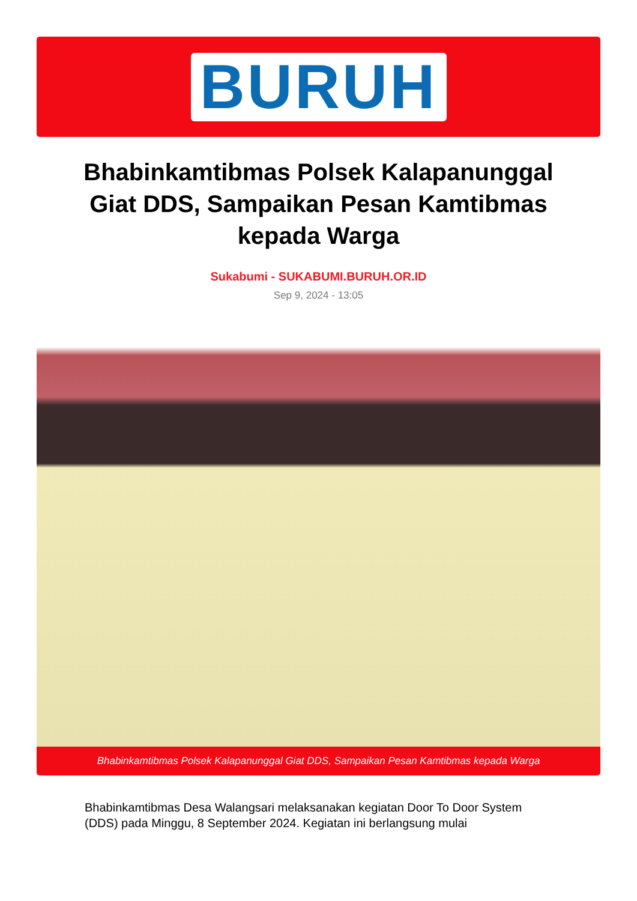BURUH
Bhabinkamtibmas Polsek Kalapanunggal Giat DDS, Sampaikan Pesan Kamtibmas kepada Warga
Sukabumi - SUKABUMI.BURUH.OR.ID
Sep 9, 2024 - 13:05
Bhabinkamtibmas Polsek Kalapanunggal Giat DDS, Sampaikan Pesan Kamtibmas kepada Warga
Bhabinkamtibmas Desa Walangsari melaksanakan kegiatan Door To Door System (DDS) pada Minggu, 8 September 2024. Kegiatan ini berlangsung mulai